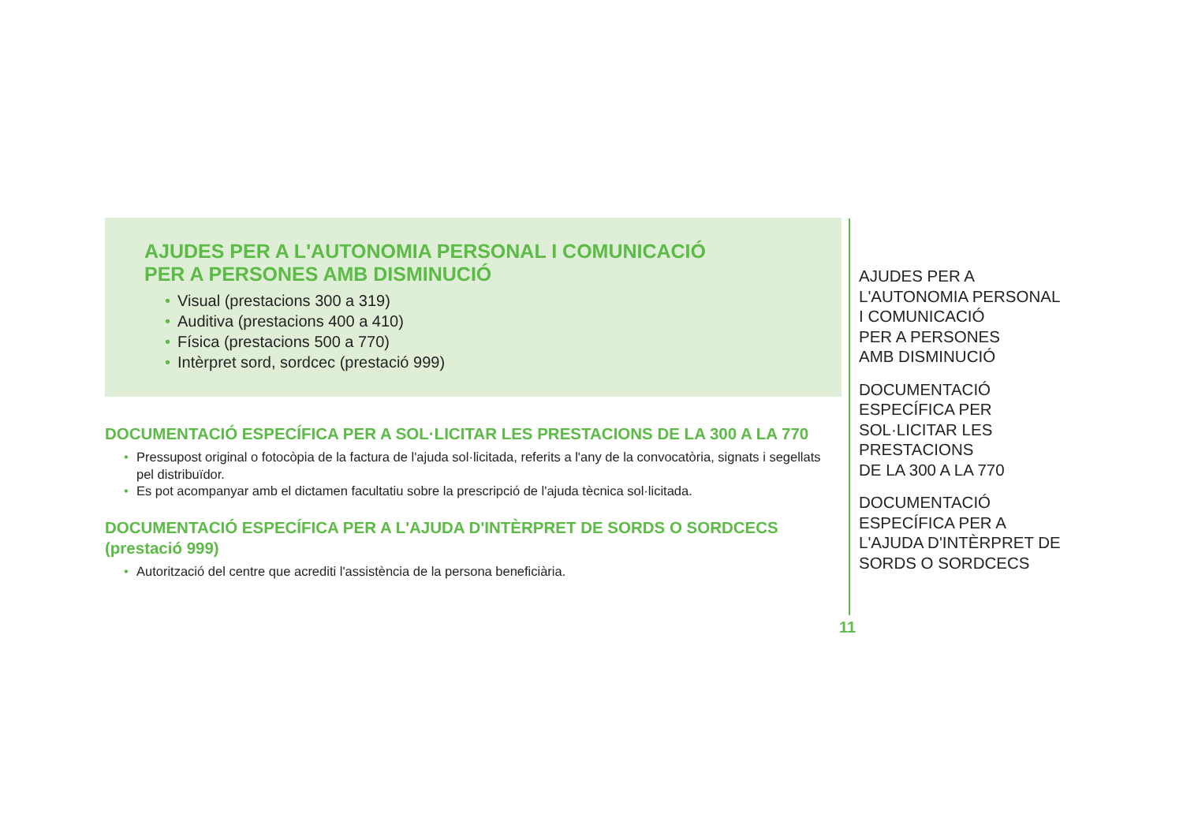AJUDES PER A L'AUTONOMIA PERSONAL I COMUNICACIÓ
PER A PERSONES AMB DISMINUCIÓ
• Visual (prestacions 300 a 319)
• Auditiva (prestacions 400 a 410)
• Física (prestacions 500 a 770)
• Intèrpret sord, sordcec (prestació 999)
DOCUMENTACIÓ ESPECÍFICA PER A SOL·LICITAR LES PRESTACIONS DE LA 300 A LA 770
• Pressupost original o fotocòpia de la factura de l'ajuda sol·licitada, referits a l'any de la convocatòria, signats i segellats pel distribuïdor.
• Es pot acompanyar amb el dictamen facultatiu sobre la prescripció de l'ajuda tècnica sol·licitada.
DOCUMENTACIÓ ESPECÍFICA PER A L'AJUDA D'INTÈRPRET DE SORDS O SORDCECS (prestació 999)
• Autorització del centre que acrediti l'assistència de la persona beneficiària.
AJUDES PER A
L'AUTONOMIA PERSONAL
I COMUNICACIÓ
PER A PERSONES
AMB DISMINUCIÓ
DOCUMENTACIÓ
ESPECÍFICA PER
SOL·LICITAR LES
PRESTACIONS
DE LA 300 A LA 770
DOCUMENTACIÓ
ESPECÍFICA PER A
L'AJUDA D'INTÈRPRET DE
SORDS O SORDCECS
11